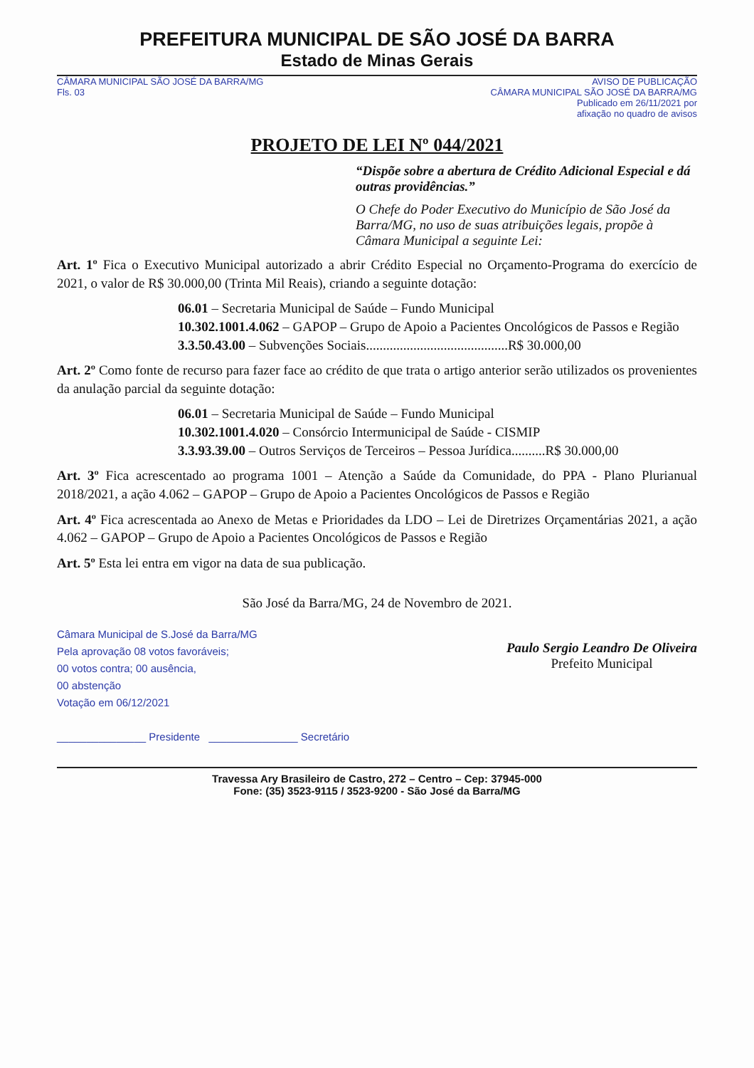PREFEITURA MUNICIPAL DE SÃO JOSÉ DA BARRA
Estado de Minas Gerais
CÂMARA MUNICIPAL SÃO JOSÉ DA BARRA/MG
Fls. 03
AVISO DE PUBLICAÇÃO
CÂMARA MUNICIPAL SÃO JOSÉ DA BARRA/MG
Publicado em 26/11/2021 por
afixação no quadro de avisos
PROJETO DE LEI Nº 044/2021
“Dispõe sobre a abertura de Crédito Adicional Especial e dá outras providências.”
O Chefe do Poder Executivo do Município de São José da Barra/MG, no uso de suas atribuições legais, propõe à Câmara Municipal a seguinte Lei:
Art. 1º Fica o Executivo Municipal autorizado a abrir Crédito Especial no Orçamento-Programa do exercício de 2021, o valor de R$ 30.000,00 (Trinta Mil Reais), criando a seguinte dotação:
06.01 – Secretaria Municipal de Saúde – Fundo Municipal
10.302.1001.4.062 – GAPOP – Grupo de Apoio a Pacientes Oncológicos de Passos e Região
3.3.50.43.00 – Subvenções Sociais..........................................R$ 30.000,00
Art. 2º Como fonte de recurso para fazer face ao crédito de que trata o artigo anterior serão utilizados os provenientes da anulação parcial da seguinte dotação:
06.01 – Secretaria Municipal de Saúde – Fundo Municipal
10.302.1001.4.020 – Consórcio Intermunicipal de Saúde - CISMIP
3.3.93.39.00 – Outros Serviços de Terceiros – Pessoa Jurídica..........R$ 30.000,00
Art. 3º Fica acrescentado ao programa 1001 – Atenção a Saúde da Comunidade, do PPA - Plano Plurianual 2018/2021, a ação 4.062 – GAPOP – Grupo de Apoio a Pacientes Oncológicos de Passos e Região
Art. 4º Fica acrescentada ao Anexo de Metas e Prioridades da LDO – Lei de Diretrizes Orçamentárias 2021, a ação 4.062 – GAPOP – Grupo de Apoio a Pacientes Oncológicos de Passos e Região
Art. 5º Esta lei entra em vigor na data de sua publicação.
São José da Barra/MG, 24 de Novembro de 2021.
Câmara Municipal de S.José da Barra/MG
Pela aprovação 08 votos favoráveis;
00 votos contra; 00 ausência,
00 abstenção
Votação em 06/12/2021
_______________ Presidente _______________ Secretário
Paulo Sergio Leandro De Oliveira
Prefeito Municipal
Travessa Ary Brasileiro de Castro, 272 – Centro – Cep: 37945-000
Fone: (35) 3523-9115 / 3523-9200 - São José da Barra/MG